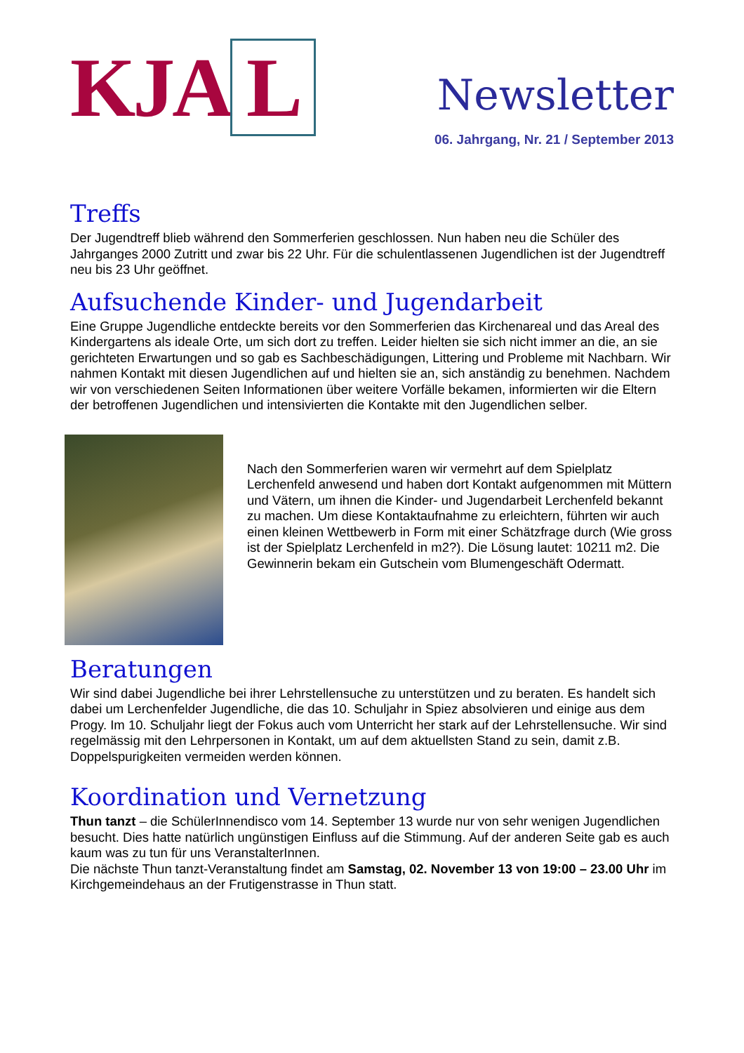KJA L
Newsletter
06. Jahrgang, Nr. 21 / September 2013
Treffs
Der Jugendtreff blieb während den Sommerferien geschlossen. Nun haben neu die Schüler des Jahrganges 2000 Zutritt und zwar bis 22 Uhr. Für die schulentlassenen Jugendlichen ist der Jugendtreff neu bis 23 Uhr geöffnet.
Aufsuchende Kinder- und Jugendarbeit
Eine Gruppe Jugendliche entdeckte bereits vor den Sommerferien das Kirchenareal und das Areal des Kindergartens als ideale Orte, um sich dort zu treffen. Leider hielten sie sich nicht immer an die, an sie gerichteten Erwartungen und so gab es Sachbeschädigungen, Littering und Probleme mit Nachbarn. Wir nahmen Kontakt mit diesen Jugendlichen auf und hielten sie an, sich anständig zu benehmen. Nachdem wir von verschiedenen Seiten Informationen über weitere Vorfälle bekamen, informierten wir die Eltern der betroffenen Jugendlichen und intensivierten die Kontakte mit den Jugendlichen selber.
Nach den Sommerferien waren wir vermehrt auf dem Spielplatz Lerchenfeld anwesend und haben dort Kontakt aufgenommen mit Müttern und Vätern, um ihnen die Kinder- und Jugendarbeit Lerchenfeld bekannt zu machen. Um diese Kontaktaufnahme zu erleichtern, führten wir auch einen kleinen Wettbewerb in Form mit einer Schätzfrage durch (Wie gross ist der Spielplatz Lerchenfeld in m2?). Die Lösung lautet: 10211 m2. Die Gewinnerin bekam ein Gutschein vom Blumengeschäft Odermatt.
Beratungen
Wir sind dabei Jugendliche bei ihrer Lehrstellensuche zu unterstützen und zu beraten. Es handelt sich dabei um Lerchenfelder Jugendliche, die das 10. Schuljahr in Spiez absolvieren und einige aus dem Progy. Im 10. Schuljahr liegt der Fokus auch vom Unterricht her stark auf der Lehrstellensuche. Wir sind regelmässig mit den Lehrpersonen in Kontakt, um auf dem aktuellsten Stand zu sein, damit z.B. Doppelspurigkeiten vermeiden werden können.
Koordination und Vernetzung
Thun tanzt – die SchülerInnendisco vom 14. September 13 wurde nur von sehr wenigen Jugendlichen besucht. Dies hatte natürlich ungünstigen Einfluss auf die Stimmung. Auf der anderen Seite gab es auch kaum was zu tun für uns VeranstalterInnen.
Die nächste Thun tanzt-Veranstaltung findet am Samstag, 02. November 13 von 19:00 – 23.00 Uhr im Kirchgemeindehaus an der Frutigenstrasse in Thun statt.